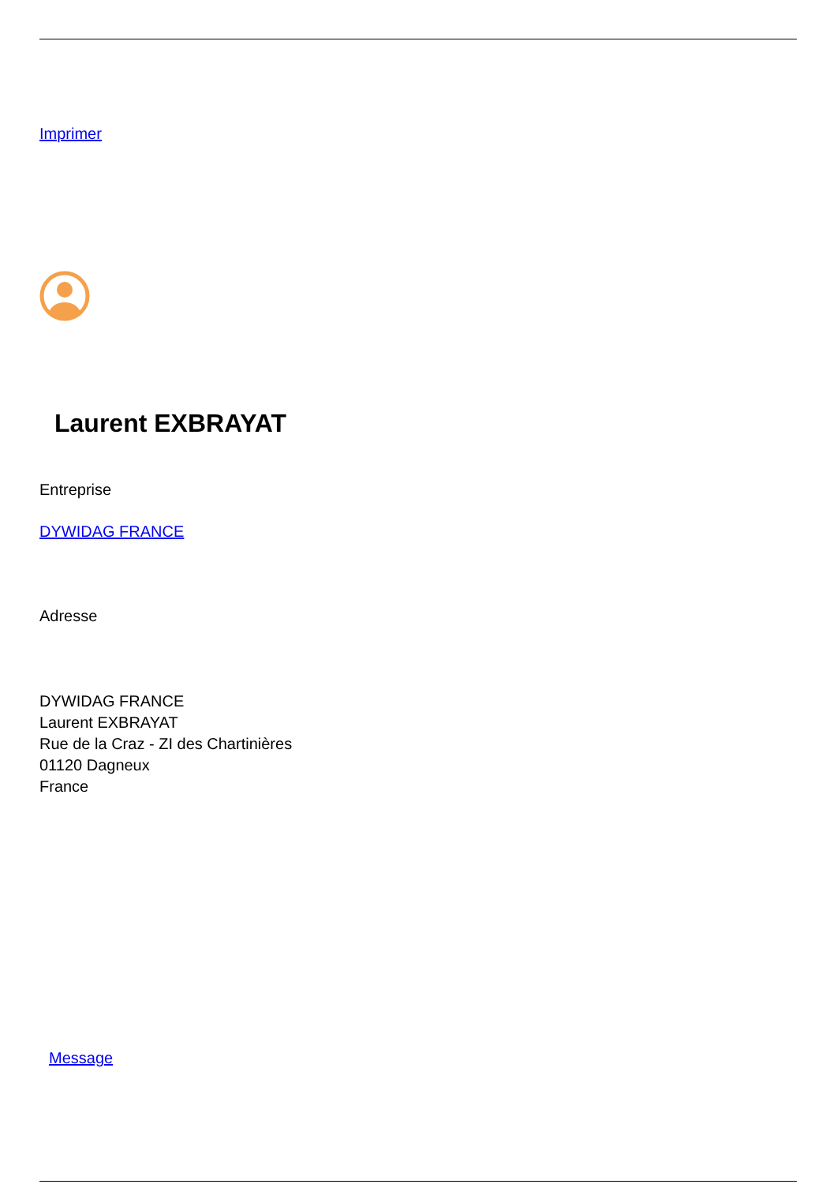Imprimer
Laurent EXBRAYAT
Entreprise
DYWIDAG FRANCE
Adresse
DYWIDAG FRANCE
Laurent EXBRAYAT
Rue de la Craz - ZI des Chartinières
01120 Dagneux
France
Message